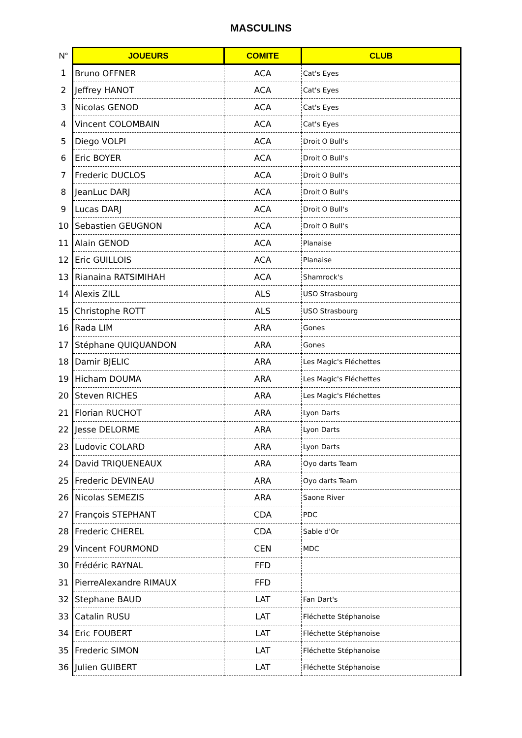MASCULINS
| N° | JOUEURS | COMITE | CLUB |
| --- | --- | --- | --- |
| 1 | Bruno OFFNER | ACA | Cat's Eyes |
| 2 | Jeffrey HANOT | ACA | Cat's Eyes |
| 3 | Nicolas GENOD | ACA | Cat's Eyes |
| 4 | Vincent COLOMBAIN | ACA | Cat's Eyes |
| 5 | Diego VOLPI | ACA | Droit O Bull's |
| 6 | Eric BOYER | ACA | Droit O Bull's |
| 7 | Frederic DUCLOS | ACA | Droit O Bull's |
| 8 | JeanLuc DARJ | ACA | Droit O Bull's |
| 9 | Lucas DARJ | ACA | Droit O Bull's |
| 10 | Sebastien GEUGNON | ACA | Droit O Bull's |
| 11 | Alain GENOD | ACA | Planaise |
| 12 | Eric GUILLOIS | ACA | Planaise |
| 13 | Rianaina RATSIMIHAH | ACA | Shamrock's |
| 14 | Alexis ZILL | ALS | USO Strasbourg |
| 15 | Christophe ROTT | ALS | USO Strasbourg |
| 16 | Rada LIM | ARA | Gones |
| 17 | Stéphane QUIQUANDON | ARA | Gones |
| 18 | Damir BJELIC | ARA | Les Magic's Fléchettes |
| 19 | Hicham DOUMA | ARA | Les Magic's Fléchettes |
| 20 | Steven RICHES | ARA | Les Magic's Fléchettes |
| 21 | Florian RUCHOT | ARA | Lyon Darts |
| 22 | Jesse DELORME | ARA | Lyon Darts |
| 23 | Ludovic COLARD | ARA | Lyon Darts |
| 24 | David TRIQUENEAUX | ARA | Oyo darts Team |
| 25 | Frederic DEVINEAU | ARA | Oyo darts Team |
| 26 | Nicolas SEMEZIS | ARA | Saone River |
| 27 | François STEPHANT | CDA | PDC |
| 28 | Frederic CHEREL | CDA | Sable d'Or |
| 29 | Vincent FOURMOND | CEN | MDC |
| 30 | Frédéric RAYNAL | FFD | |
| 31 | PierreAlexandre RIMAUX | FFD | |
| 32 | Stephane BAUD | LAT | Fan Dart's |
| 33 | Catalin RUSU | LAT | Fléchette Stéphanoise |
| 34 | Eric FOUBERT | LAT | Fléchette Stéphanoise |
| 35 | Frederic SIMON | LAT | Fléchette Stéphanoise |
| 36 | Julien GUIBERT | LAT | Fléchette Stéphanoise |